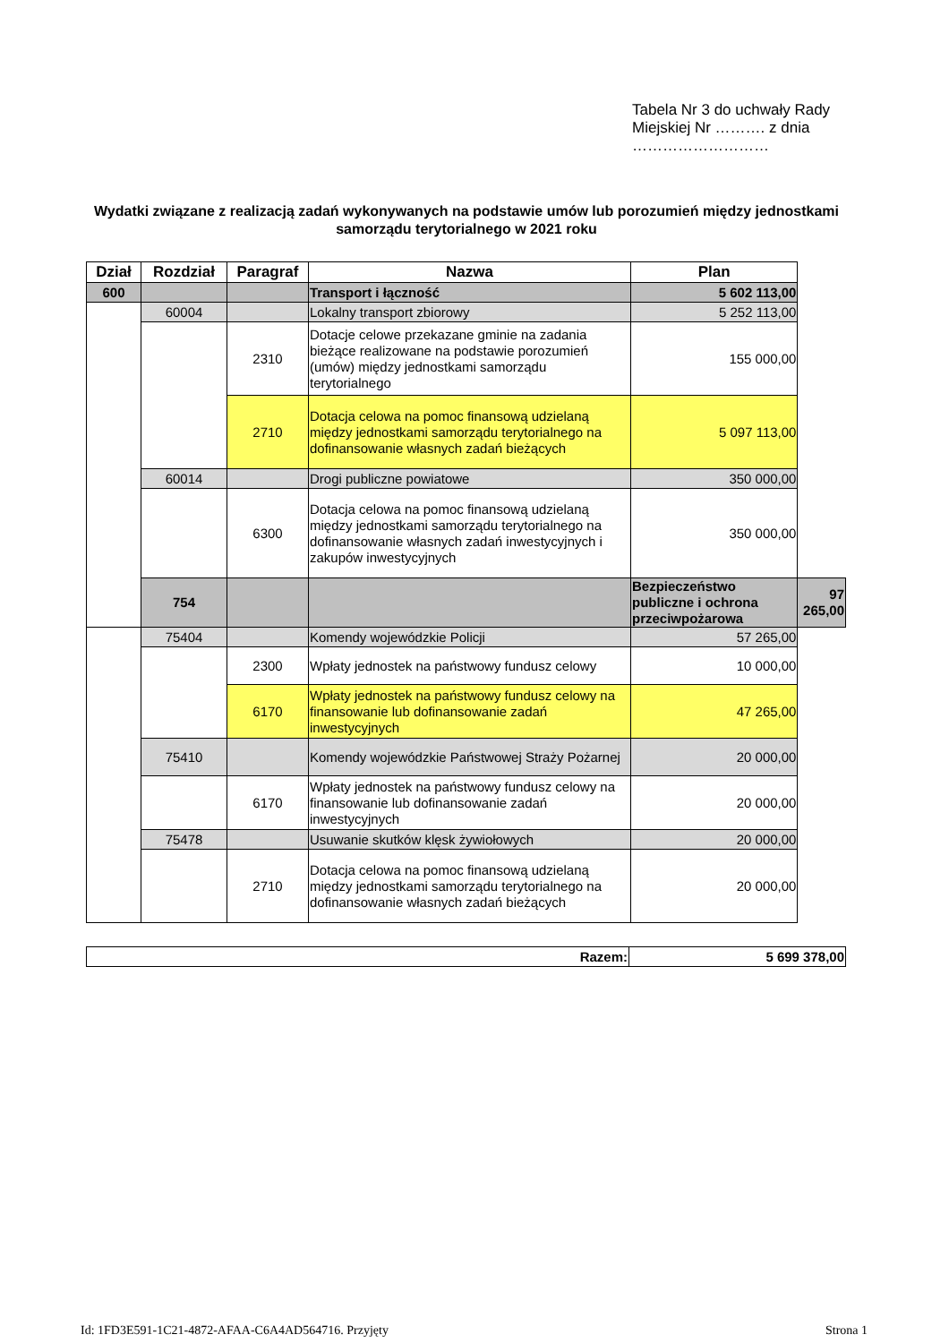Tabela Nr 3 do uchwały Rady Miejskiej Nr ………. z dnia ………………………
Wydatki związane z realizacją zadań wykonywanych na podstawie umów lub porozumień między jednostkami samorządu terytorialnego w 2021 roku
| Dział | Rozdział | Paragraf | Nazwa | Plan | |
| --- | --- | --- | --- | --- | --- |
| 600 | | | Transport i łączność | 5 602 113,00 | |
| | 60004 | | Lokalny transport zbiorowy | 5 252 113,00 | |
| | | 2310 | Dotacje celowe przekazane gminie na zadania bieżące realizowane na podstawie porozumień (umów) między jednostkami samorządu terytorialnego | 155 000,00 | |
| | | 2710 | Dotacja celowa na pomoc finansową udzielaną między jednostkami samorządu terytorialnego na dofinansowanie własnych zadań bieżących | 5 097 113,00 | |
| | 60014 | | Drogi publiczne powiatowe | 350 000,00 | |
| | | 6300 | Dotacja celowa na pomoc finansową udzielaną między jednostkami samorządu terytorialnego na dofinansowanie własnych zadań inwestycyjnych i zakupów inwestycyjnych | 350 000,00 | |
| | 754 | | | Bezpieczeństwo publiczne i ochrona przeciwpożarowa | 97 265,00 |
| | 75404 | | Komendy wojewódzkie Policji | 57 265,00 | |
| | | 2300 | Wpłaty jednostek na państwowy fundusz celowy | 10 000,00 | |
| | | 6170 | Wpłaty jednostek na państwowy fundusz celowy na finansowanie lub dofinansowanie zadań inwestycyjnych | 47 265,00 | |
| | 75410 | | Komendy wojewódzkie Państwowej Straży Pożarnej | 20 000,00 | |
| | | 6170 | Wpłaty jednostek na państwowy fundusz celowy na finansowanie lub dofinansowanie zadań inwestycyjnych | 20 000,00 | |
| | 75478 | | Usuwanie skutków klęsk żywiołowych | 20 000,00 | |
| | | 2710 | Dotacja celowa na pomoc finansową udzielaną między jednostkami samorządu terytorialnego na dofinansowanie własnych zadań bieżących | 20 000,00 | |
| Razem: | 5 699 378,00 |
Id: 1FD3E591-1C21-4872-AFAA-C6A4AD564716. Przyjęty
Strona 1